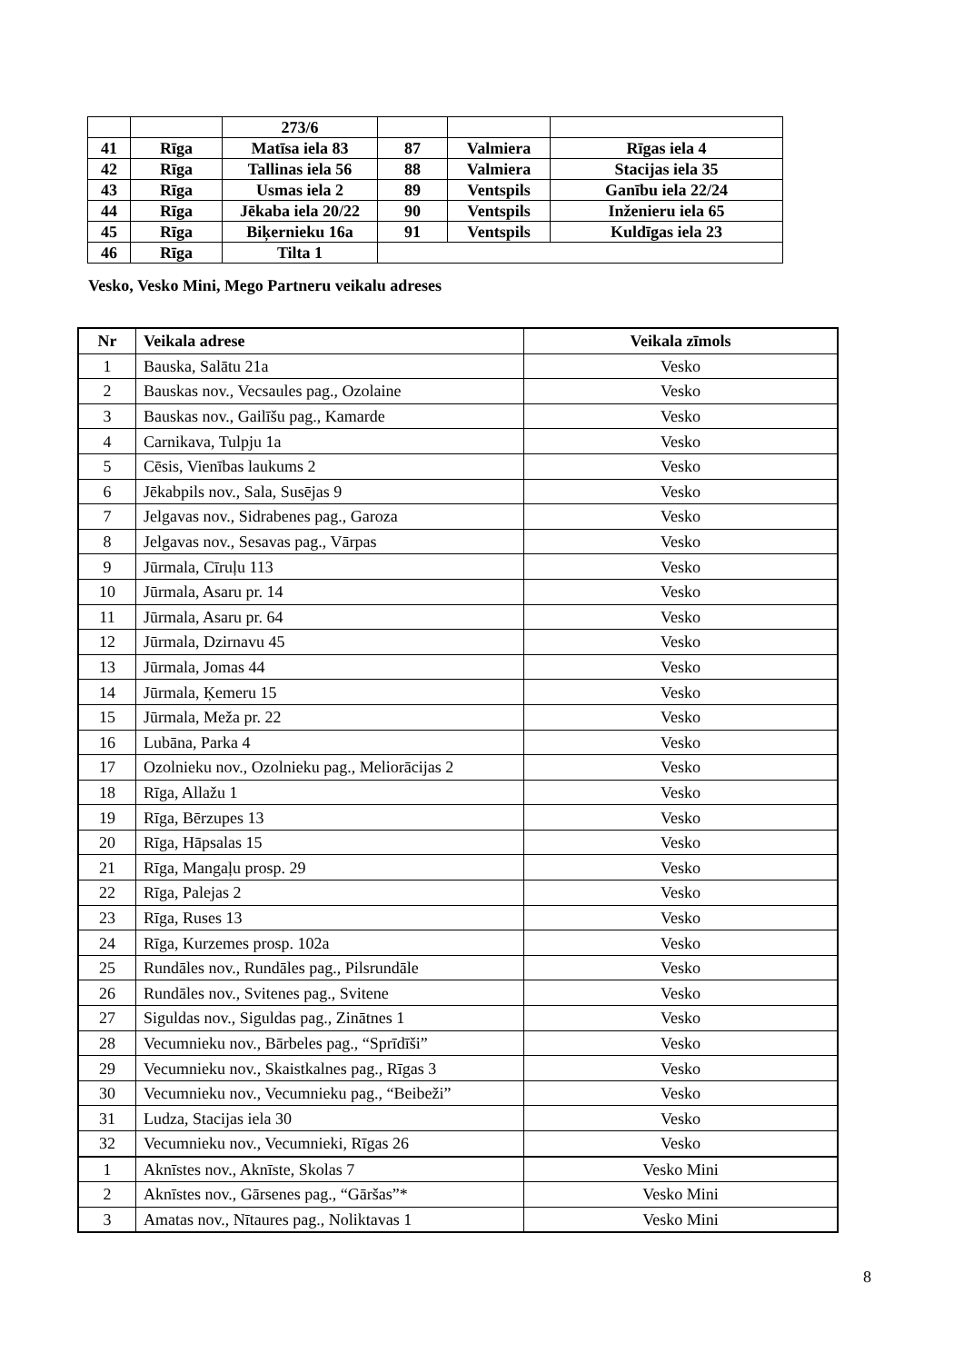| | | 273/6 | | | |
| 41 | Rīga | Matīsa iela 83 | 87 | Valmiera | Rīgas iela 4 |
| 42 | Rīga | Tallinas iela 56 | 88 | Valmiera | Stacijas iela 35 |
| 43 | Rīga | Usmas iela 2 | 89 | Ventspils | Ganību iela 22/24 |
| 44 | Rīga | Jēkaba iela 20/22 | 90 | Ventspils | Inženieru iela 65 |
| 45 | Rīga | Biķernieku 16a | 91 | Ventspils | Kuldīgas iela 23 |
| 46 | Rīga | Tilta 1 | | | |
Vesko, Vesko Mini, Mego Partneru veikalu adreses
| Nr | Veikala adrese | Veikala zīmols |
| --- | --- | --- |
| 1 | Bauska, Salātu 21a | Vesko |
| 2 | Bauskas nov., Vecsaules pag., Ozolaine | Vesko |
| 3 | Bauskas nov., Gailīšu pag., Kamarde | Vesko |
| 4 | Carnikava, Tulpju 1a | Vesko |
| 5 | Cēsis, Vienības laukums 2 | Vesko |
| 6 | Jēkabpils nov., Sala, Susējas 9 | Vesko |
| 7 | Jelgavas nov., Sidrabenes pag., Garoza | Vesko |
| 8 | Jelgavas nov., Sesavas pag., Vārpas | Vesko |
| 9 | Jūrmala, Cīruļu 113 | Vesko |
| 10 | Jūrmala, Asaru pr. 14 | Vesko |
| 11 | Jūrmala, Asaru pr. 64 | Vesko |
| 12 | Jūrmala, Dzirnavu 45 | Vesko |
| 13 | Jūrmala, Jomas 44 | Vesko |
| 14 | Jūrmala, Ķemeru 15 | Vesko |
| 15 | Jūrmala, Meža pr. 22 | Vesko |
| 16 | Lubāna, Parka 4 | Vesko |
| 17 | Ozolnieku nov., Ozolnieku pag., Meliorācijas 2 | Vesko |
| 18 | Rīga, Allažu 1 | Vesko |
| 19 | Rīga, Bērzupes 13 | Vesko |
| 20 | Rīga, Hāpsalas 15 | Vesko |
| 21 | Rīga, Mangaļu prosp. 29 | Vesko |
| 22 | Rīga, Palejas 2 | Vesko |
| 23 | Rīga, Ruses 13 | Vesko |
| 24 | Rīga, Kurzemes prosp. 102a | Vesko |
| 25 | Rundāles nov., Rundāles pag., Pilsrundāle | Vesko |
| 26 | Rundāles nov., Svitenes pag., Svitene | Vesko |
| 27 | Siguldas nov., Siguldas pag., Zinātnes 1 | Vesko |
| 28 | Vecumnieku nov., Bārbeles pag., “Sprīdīši” | Vesko |
| 29 | Vecumnieku nov., Skaistkalnes pag., Rīgas 3 | Vesko |
| 30 | Vecumnieku nov., Vecumnieku pag., “Beibeži” | Vesko |
| 31 | Ludza, Stacijas iela 30 | Vesko |
| 32 | Vecumnieku nov., Vecumnieki, Rīgas 26 | Vesko |
| 1 | Aknīstes nov., Aknīste, Skolas 7 | Vesko Mini |
| 2 | Aknīstes nov., Gārsenes pag., “Gāršas”* | Vesko Mini |
| 3 | Amatas nov., Nītaures pag., Noliktavas 1 | Vesko Mini |
8